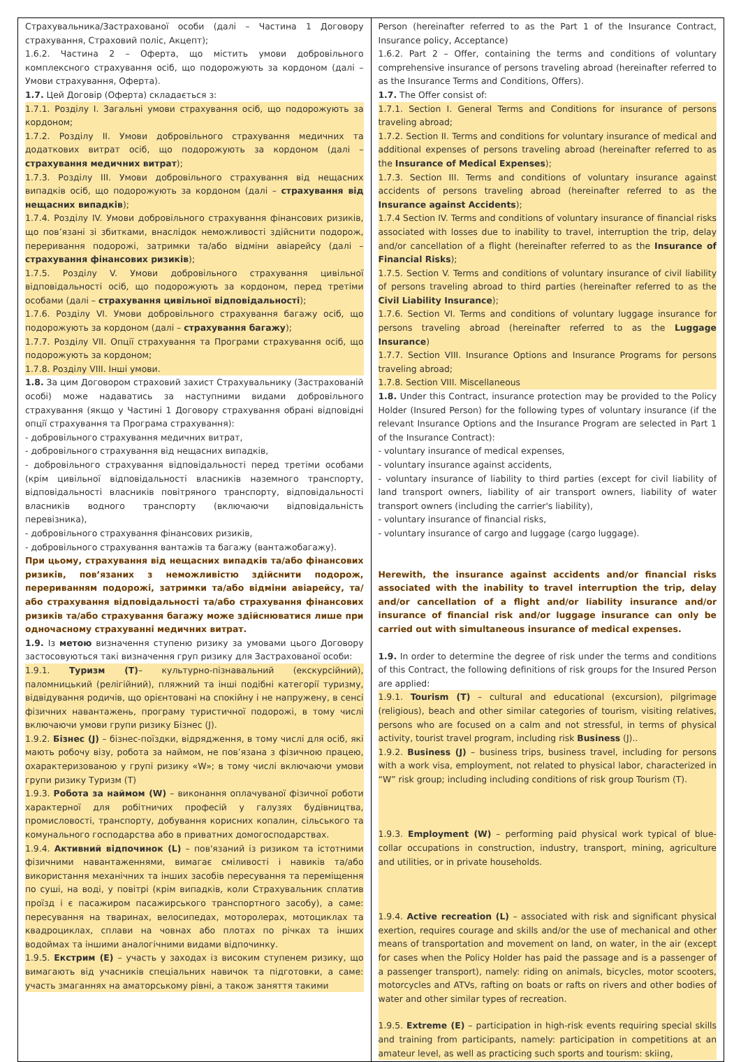| Страхувальника/Застрахованої особи (далі – Частина 1 Договору страхування, Страховий поліс, Акцепт); 1.6.2. Частина 2 – Оферта, що містить умови добровільного комплексного страхування осіб, що подорожують за кордоном (далі – Умови страхування, Оферта). 1.7. Цей Договір (Оферта) складається з: 1.7.1. Розділу I. Загальні умови страхування осіб, що подорожують за кордоном; 1.7.2. Розділу II. Умови добровільного страхування медичних та додаткових витрат осіб, що подорожують за кордоном (далі – страхування медичних витрат ); 1.7.3. Розділу III. Умови добровільного страхування від нещасних випадків осіб, що подорожують за кордоном (далі – страхування від нещасних випадків ); 1.7.4. Розділу IV. Умови добровільного страхування фінансових ризиків, що пов’язані зі збитками, внаслідок неможливості здійснити подорож, переривання подорожі, затримки та/або відміни авіарейсу (далі – страхування фінансових ризиків ); 1.7.5. Розділу V. Умови добровільного страхування цивільної відповідальності осіб, що подорожують за кордоном, перед третіми особами (далі – страхування цивільної відповідальності ); 1.7.6. Розділу VI. Умови добровільного страхування багажу осіб, що подорожують за кордоном (далі – страхування багажу ); 1.7.7. Розділу VII. Опції страхування та Програми страхування осіб, що подорожують за кордоном; 1.7.8. Розділу VIII. Інші умови. 1.8. За цим Договором страховий захист Страхувальнику (Застрахованій особі) може надаватись за наступними видами добровільного страхування (якщо у Частині 1 Договору страхування обрані відповідні опції страхування та Програма страхування): - добровільного страхування медичних витрат, - добровільного страхування від нещасних випадків, - добровільного страхування відповідальності перед третіми особами (крім цивільної відповідальності власників наземного транспорту, відповідальності власників повітряного транспорту, відповідальності власників водного транспорту (включаючи відповідальність перевізника), - добровільного страхування фінансових ризиків, - добровільного страхування вантажів та багажу (вантажобагажу). При цьому, страхування від нещасних випадків та/або фінансових ризиків, пов’язаних з неможливістю здійснити подорож, перериванням подорожі, затримки та/або відміни авіарейсу, та/або страхування відповідальності та/або страхування фінансових ризиків та/або страхування багажу може здійснюватися лише при одночасному страхуванні медичних витрат. 1.9. Із метою визначення ступеню ризику за умовами цього Договору застосовуються такі визначення груп ризику для Застрахованої особи: 1.9.1. Туризм (Т) – культурно-пізнавальний (екскурсійний), паломницький (релігійний), пляжний та інші подібні категорії туризму, відвідування родичів, що орієнтовані на спокійну і не напружену, в сенсі фізичних навантажень, програму туристичної подорожі, в тому числі включаючи умови групи ризику Бізнес (J). 1.9.2. Бізнес (J) – бізнес-поїздки, відрядження, в тому числі для осіб, які мають робочу візу, робота за наймом, не пов’язана з фізичною працею, охарактеризованою у групі ризику «W»; в тому числі включаючи умови групи ризику Туризм (T) 1.9.3. Робота за наймом (W) – виконання оплачуваної фізичної роботи характерної для робітничих професій у галузях будівництва, промисловості, транспорту, добування корисних копалин, сільського та комунального господарства або в приватних домогосподарствах. 1.9.4. Активний відпочинок (L) – пов'язаний із ризиком та істотними фізичними навантаженнями, вимагає сміливості і навиків та/або використання механічних та інших засобів пересування та переміщення по суші, на воді, у повітрі (крім випадків, коли Страхувальник сплатив проїзд і є пасажиром пасажирського транспортного засобу), а саме: пересування на тваринах, велосипедах, моторолерах, мотоциклах та квадроциклах, сплави на човнах або плотах по річках та інших водоймах та іншими аналогічними видами відпочинку. 1.9.5. Екстрим (E) – участь у заходах із високим ступенем ризику, що вимагають від учасників спеціальних навичок та підготовки, а саме: участь змаганнях на аматорському рівні, а також заняття такими | Person (hereinafter referred to as the Part 1 of the Insurance Contract, Insurance policy, Acceptance) 1.6.2. Part 2 – Offer, containing the terms and conditions of voluntary comprehensive insurance of persons traveling abroad (hereinafter referred to as the Insurance Terms and Conditions, Offers). 1.7. The Offer consist of: 1.7.1. Section I. General Terms and Conditions for insurance of persons traveling abroad; 1.7.2. Section II. Terms and conditions for voluntary insurance of medical and additional expenses of persons traveling abroad (hereinafter referred to as the Insurance of Medical Expenses ); 1.7.3. Section III. Terms and conditions of voluntary insurance against accidents of persons traveling abroad (hereinafter referred to as the Insurance against Accidents ); 1.7.4 Section IV. Terms and conditions of voluntary insurance of financial risks associated with losses due to inability to travel, interruption the trip, delay and/or cancellation of a flight (hereinafter referred to as the Insurance of Financial Risks ); 1.7.5. Section V. Terms and conditions of voluntary insurance of civil liability of persons traveling abroad to third parties (hereinafter referred to as the Civil Liability Insurance ); 1.7.6. Section VI. Terms and conditions of voluntary luggage insurance for persons traveling abroad (hereinafter referred to as the Luggage Insurance ) 1.7.7. Section VIII. Insurance Options and Insurance Programs for persons traveling abroad; 1.7.8. Section VIII. Miscellaneous 1.8. Under this Contract, insurance protection may be provided to the Policy Holder (Insured Person) for the following types of voluntary insurance (if the relevant Insurance Options and the Insurance Program are selected in Part 1 of the Insurance Contract): - voluntary insurance of medical expenses, - voluntary insurance against accidents, - voluntary insurance of liability to third parties (except for civil liability of land transport owners, liability of air transport owners, liability of water transport owners (including the carrier's liability), - voluntary insurance of financial risks, - voluntary insurance of cargo and luggage (cargo luggage). Herewith, the insurance against accidents and/or financial risks associated with the inability to travel interruption the trip, delay and/or cancellation of a flight and/or liability insurance and/or insurance of financial risk and/or luggage insurance can only be carried out with simultaneous insurance of medical expenses. 1.9. In order to determine the degree of risk under the terms and conditions of this Contract, the following definitions of risk groups for the Insured Person are applied: 1.9.1. Tourism (T) – cultural and educational (excursion), pilgrimage (religious), beach and other similar categories of tourism, visiting relatives, persons who are focused on a calm and not stressful, in terms of physical activity, tourist travel program, including risk Business (J).. 1.9.2. Business (J) – business trips, business travel, including for persons with a work visa, employment, not related to physical labor, characterized in “W” risk group; including including conditions of risk group Tourism (T). 1.9.3. Employment (W) – performing paid physical work typical of blue-collar occupations in construction, industry, transport, mining, agriculture and utilities, or in private households. 1.9.4. Active recreation (L) – associated with risk and significant physical exertion, requires courage and skills and/or the use of mechanical and other means of transportation and movement on land, on water, in the air (except for cases when the Policy Holder has paid the passage and is a passenger of a passenger transport), namely: riding on animals, bicycles, motor scooters, motorcycles and ATVs, rafting on boats or rafts on rivers and other bodies of water and other similar types of recreation. 1.9.5. Extreme (E) – participation in high-risk events requiring special skills and training from participants, namely: participation in competitions at an amateur level, as well as practicing such sports and tourism: skiing, |